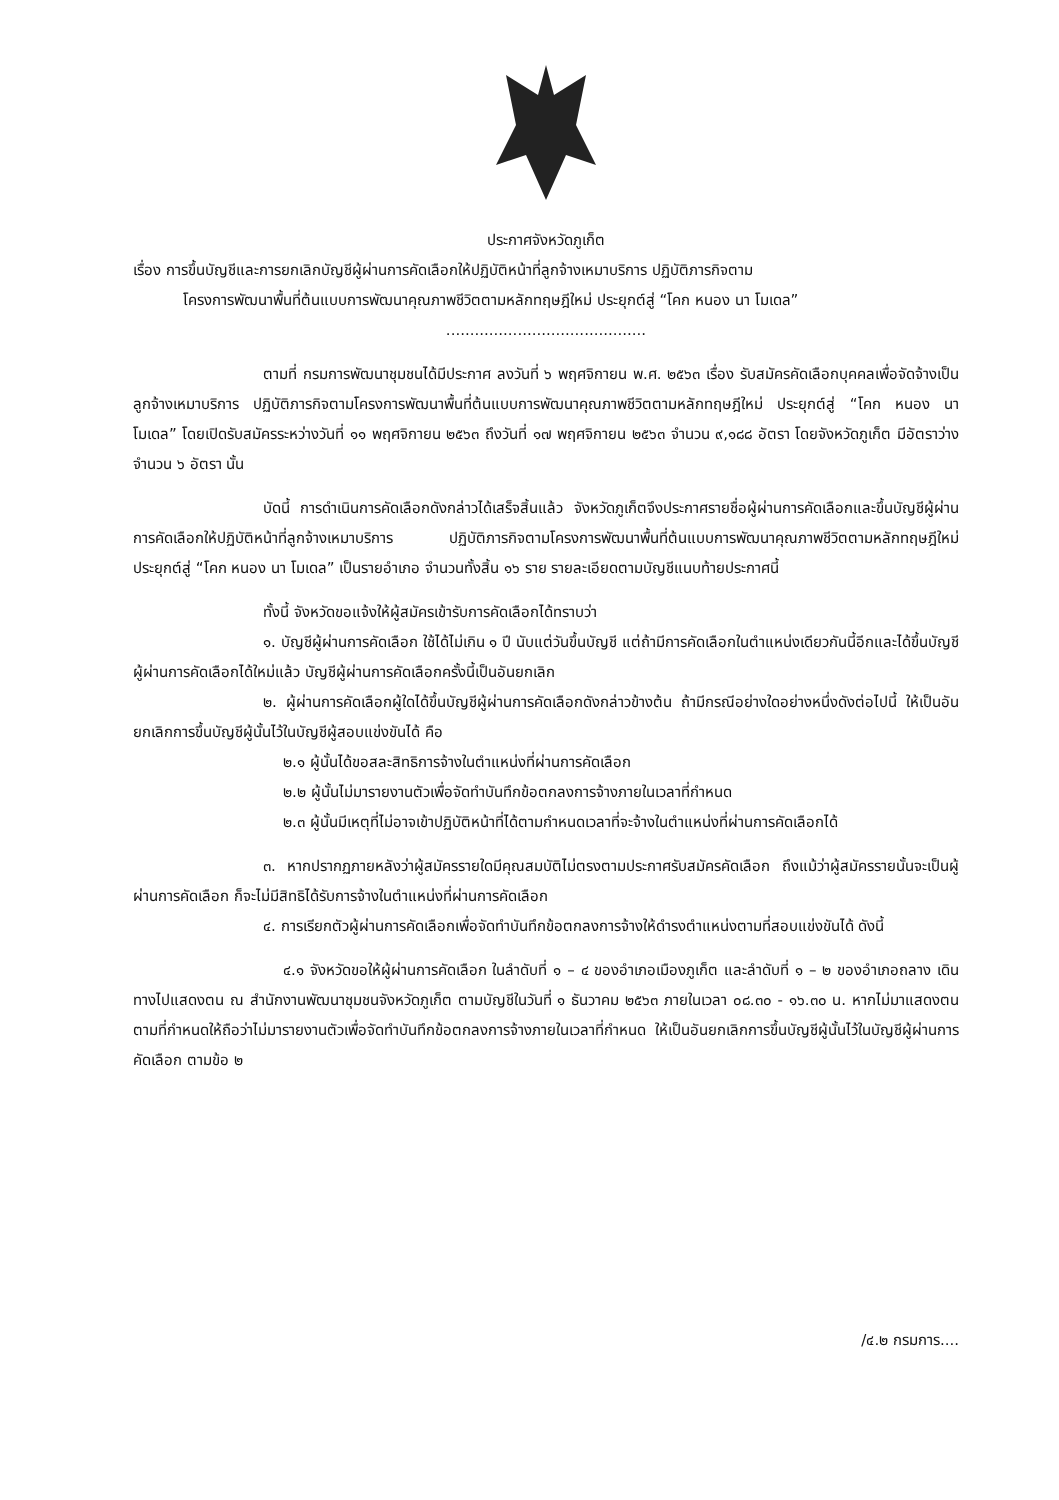ประกาศจังหวัดภูเก็ต
เรื่อง การขึ้นบัญชีและการยกเลิกบัญชีผู้ผ่านการคัดเลือกให้ปฏิบัติหน้าที่ลูกจ้างเหมาบริการ ปฏิบัติภารกิจตาม
โครงการพัฒนาพื้นที่ต้นแบบการพัฒนาคุณภาพชีวิตตามหลักทฤษฎีใหม่ ประยุกต์สู่ “โคก หนอง นา โมเดล”
..........................................
ตามที่ กรมการพัฒนาชุมชนได้มีประกาศ ลงวันที่ ๖ พฤศจิกายน พ.ศ. ๒๕๖๓ เรื่อง รับสมัครคัดเลือกบุคคลเพื่อจัดจ้างเป็นลูกจ้างเหมาบริการ ปฏิบัติภารกิจตามโครงการพัฒนาพื้นที่ต้นแบบการพัฒนาคุณภาพชีวิตตามหลักทฤษฎีใหม่ ประยุกต์สู่ “โคก หนอง นา โมเดล” โดยเปิดรับสมัครระหว่างวันที่ ๑๑ พฤศจิกายน ๒๕๖๓ ถึงวันที่ ๑๗ พฤศจิกายน ๒๕๖๓ จำนวน ๙,๑๘๘ อัตรา โดยจังหวัดภูเก็ต มีอัตราว่าง จำนวน ๖ อัตรา นั้น
บัดนี้ การดำเนินการคัดเลือกดังกล่าวได้เสร็จสิ้นแล้ว จังหวัดภูเก็ตจึงประกาศรายชื่อผู้ผ่านการคัดเลือกและขึ้นบัญชีผู้ผ่านการคัดเลือกให้ปฏิบัติหน้าที่ลูกจ้างเหมาบริการ ปฏิบัติภารกิจตามโครงการพัฒนาพื้นที่ต้นแบบการพัฒนาคุณภาพชีวิตตามหลักทฤษฎีใหม่ ประยุกต์สู่ “โคก หนอง นา โมเดล” เป็นรายอำเภอ จำนวนทั้งสิ้น ๑๖ ราย รายละเอียดตามบัญชีแนบท้ายประกาศนี้
ทั้งนี้ จังหวัดขอแจ้งให้ผู้สมัครเข้ารับการคัดเลือกได้ทราบว่า
๑. บัญชีผู้ผ่านการคัดเลือก ใช้ได้ไม่เกิน ๑ ปี นับแต่วันขึ้นบัญชี แต่ถ้ามีการคัดเลือกในตำแหน่งเดียวกันนี้อีกและได้ขึ้นบัญชีผู้ผ่านการคัดเลือกได้ใหม่แล้ว บัญชีผู้ผ่านการคัดเลือกครั้งนี้เป็นอันยกเลิก
๒. ผู้ผ่านการคัดเลือกผู้ใดได้ขึ้นบัญชีผู้ผ่านการคัดเลือกดังกล่าวข้างต้น ถ้ามีกรณีอย่างใดอย่างหนึ่งดังต่อไปนี้ ให้เป็นอันยกเลิกการขึ้นบัญชีผู้นั้นไว้ในบัญชีผู้สอบแข่งขันได้ คือ
๒.๑ ผู้นั้นได้ขอสละสิทธิการจ้างในตำแหน่งที่ผ่านการคัดเลือก
๒.๒ ผู้นั้นไม่มารายงานตัวเพื่อจัดทำบันทึกข้อตกลงการจ้างภายในเวลาที่กำหนด
๒.๓ ผู้นั้นมีเหตุที่ไม่อาจเข้าปฏิบัติหน้าที่ได้ตามกำหนดเวลาที่จะจ้างในตำแหน่งที่ผ่านการคัดเลือกได้
๓. หากปรากฏภายหลังว่าผู้สมัครรายใดมีคุณสมบัติไม่ตรงตามประกาศรับสมัครคัดเลือก ถึงแม้ว่าผู้สมัครรายนั้นจะเป็นผู้ผ่านการคัดเลือก ก็จะไม่มีสิทธิได้รับการจ้างในตำแหน่งที่ผ่านการคัดเลือก
๔. การเรียกตัวผู้ผ่านการคัดเลือกเพื่อจัดทำบันทึกข้อตกลงการจ้างให้ดำรงตำแหน่งตามที่สอบแข่งขันได้ ดังนี้
๔.๑ จังหวัดขอให้ผู้ผ่านการคัดเลือก ในลำดับที่ ๑ – ๔ ของอำเภอเมืองภูเก็ต และลำดับที่ ๑ – ๒ ของอำเภอถลาง เดินทางไปแสดงตน ณ สำนักงานพัฒนาชุมชนจังหวัดภูเก็ต ตามบัญชีในวันที่ ๑ ธันวาคม ๒๕๖๓ ภายในเวลา ๐๘.๓๐ - ๑๖.๓๐ น. หากไม่มาแสดงตนตามที่กำหนดให้ถือว่าไม่มารายงานตัวเพื่อจัดทำบันทึกข้อตกลงการจ้างภายในเวลาที่กำหนด ให้เป็นอันยกเลิกการขึ้นบัญชีผู้นั้นไว้ในบัญชีผู้ผ่านการคัดเลือก ตามข้อ ๒
/๔.๒ กรมการ....